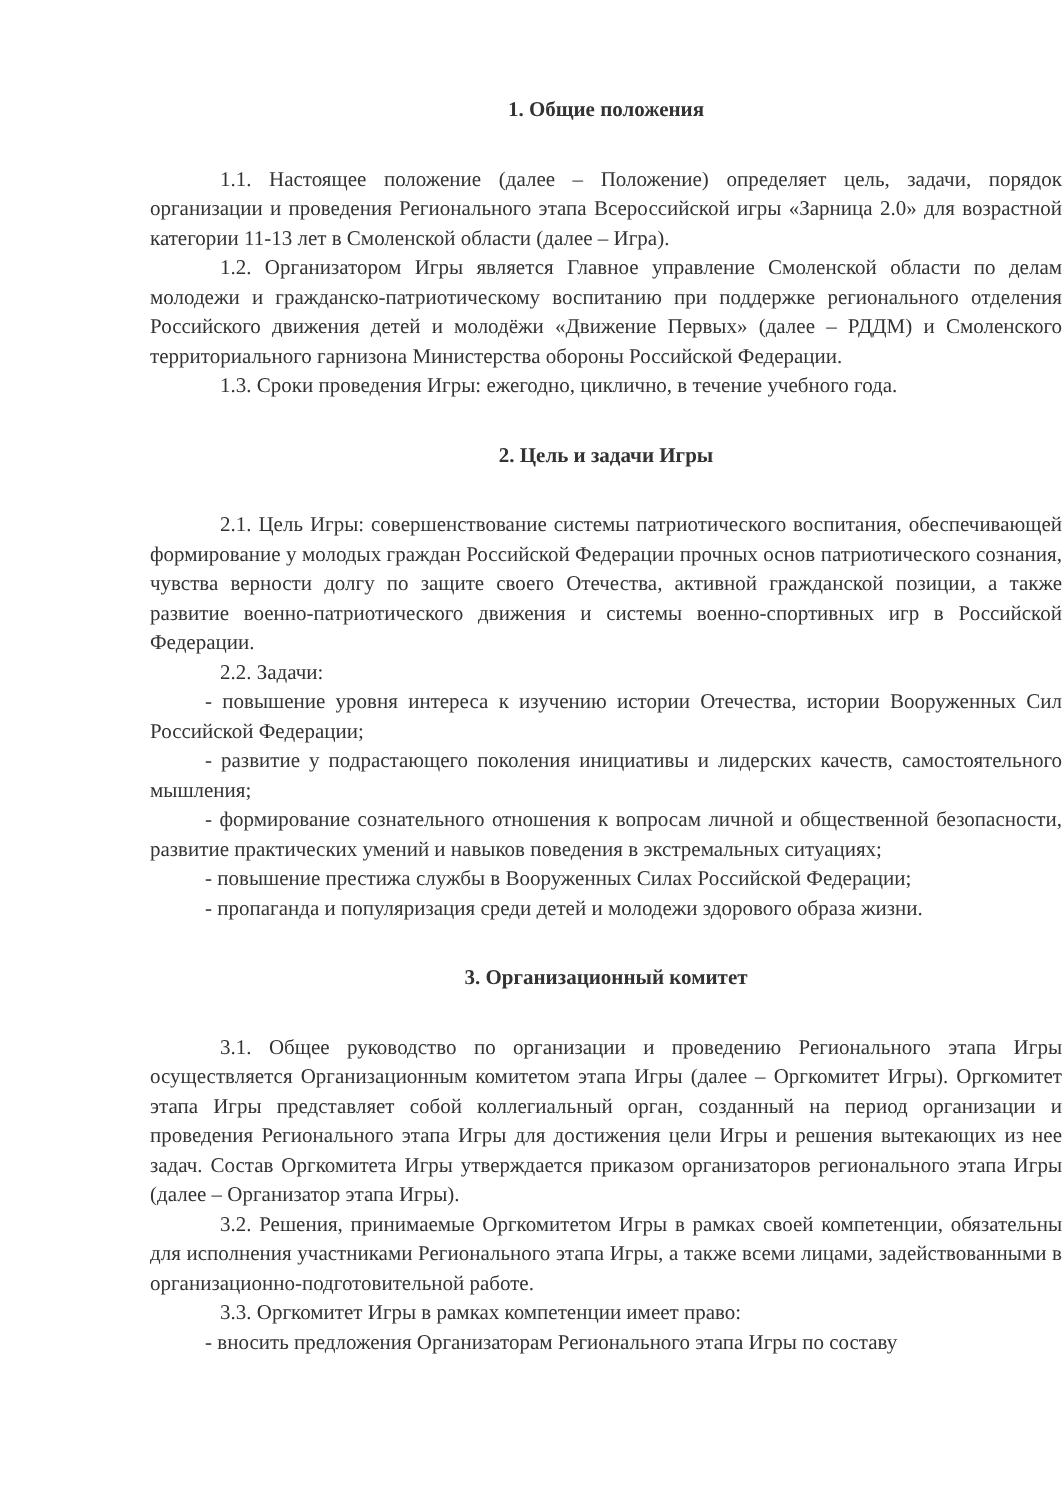1. Общие положения
1.1. Настоящее положение (далее – Положение) определяет цель, задачи, порядок организации и проведения Регионального этапа Всероссийской игры «Зарница 2.0» для возрастной категории 11-13 лет в Смоленской области (далее – Игра).
1.2. Организатором Игры является Главное управление Смоленской области по делам молодежи и гражданско-патриотическому воспитанию при поддержке регионального отделения Российского движения детей и молодёжи «Движение Первых» (далее – РДДМ) и Смоленского территориального гарнизона Министерства обороны Российской Федерации.
1.3. Сроки проведения Игры: ежегодно, циклично, в течение учебного года.
2. Цель и задачи Игры
2.1. Цель Игры: совершенствование системы патриотического воспитания, обеспечивающей формирование у молодых граждан Российской Федерации прочных основ патриотического сознания, чувства верности долгу по защите своего Отечества, активной гражданской позиции, а также развитие военно-патриотического движения и системы военно-спортивных игр в Российской Федерации.
2.2. Задачи:
- повышение уровня интереса к изучению истории Отечества, истории Вооруженных Сил Российской Федерации;
- развитие у подрастающего поколения инициативы и лидерских качеств, самостоятельного мышления;
- формирование сознательного отношения к вопросам личной и общественной безопасности, развитие практических умений и навыков поведения в экстремальных ситуациях;
- повышение престижа службы в Вооруженных Силах Российской Федерации;
- пропаганда и популяризация среди детей и молодежи здорового образа жизни.
3. Организационный комитет
3.1. Общее руководство по организации и проведению Регионального этапа Игры осуществляется Организационным комитетом этапа Игры (далее – Оргкомитет Игры). Оргкомитет этапа Игры представляет собой коллегиальный орган, созданный на период организации и проведения Регионального этапа Игры для достижения цели Игры и решения вытекающих из нее задач. Состав Оргкомитета Игры утверждается приказом организаторов регионального этапа Игры (далее – Организатор этапа Игры).
3.2. Решения, принимаемые Оргкомитетом Игры в рамках своей компетенции, обязательны для исполнения участниками Регионального этапа Игры, а также всеми лицами, задействованными в организационно-подготовительной работе.
3.3. Оргкомитет Игры в рамках компетенции имеет право:
- вносить предложения Организаторам Регионального этапа Игры по составу